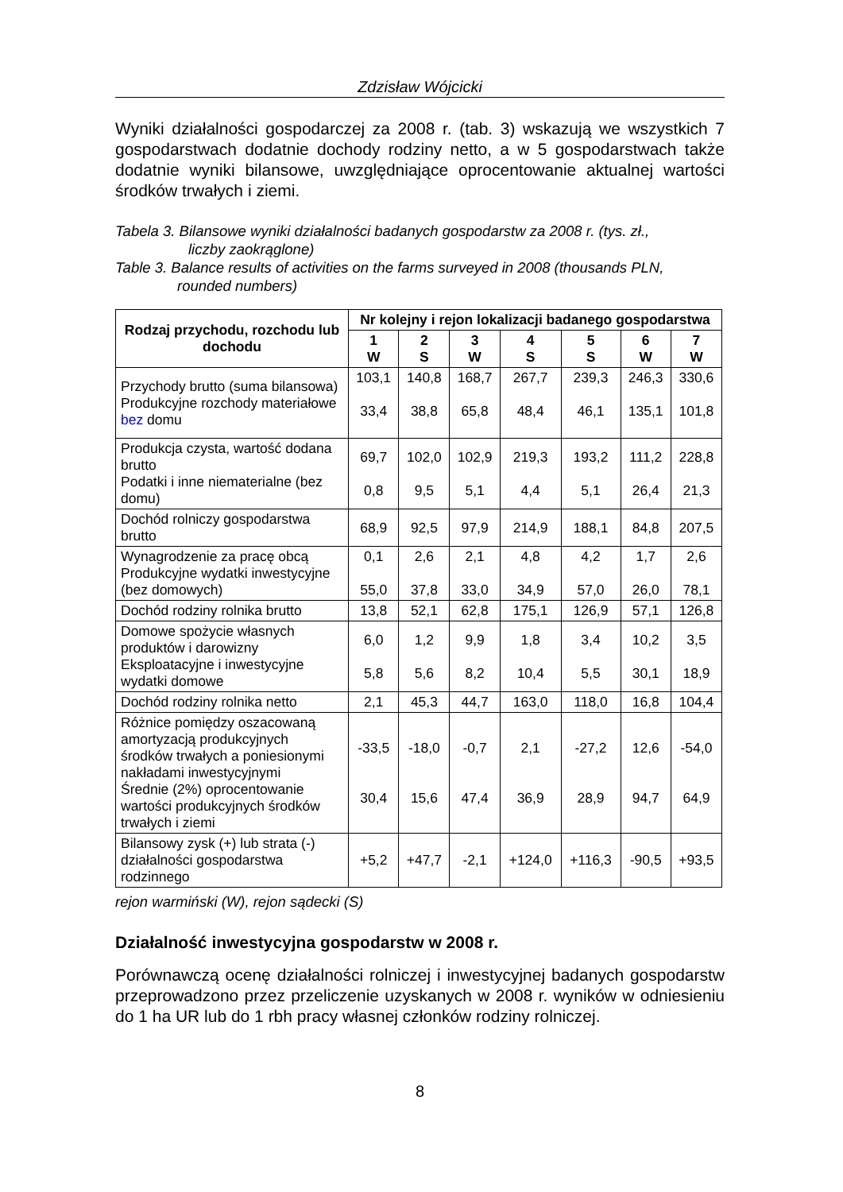Zdzisław Wójcicki
Wyniki działalności gospodarczej za 2008 r. (tab. 3) wskazują we wszystkich 7 gospodarstwach dodatnie dochody rodziny netto, a w 5 gospodarstwach także dodatnie wyniki bilansowe, uwzględniające oprocentowanie aktualnej wartości środków trwałych i ziemi.
Tabela 3. Bilansowe wyniki działalności badanych gospodarstw za 2008 r. (tys. zł.,
liczby zaokrąglone)
Table 3. Balance results of activities on the farms surveyed in 2008 (thousands PLN,
rounded numbers)
| Rodzaj przychodu, rozchodu lub dochodu | Nr kolejny i rejon lokalizacji badanego gospodarstwa | | | | | | |
| --- | --- | --- | --- | --- | --- | --- | --- |
| | 1 W | 2 S | 3 W | 4 S | 5 S | 6 W | 7 W |
| Przychody brutto (suma bilansowa) Produkcyjne rozchody materiałowe bez domu | 103,1 33,4 | 140,8 38,8 | 168,7 65,8 | 267,7 48,4 | 239,3 46,1 | 246,3 135,1 | 330,6 101,8 |
| Produkcja czysta, wartość dodana brutto Podatki i inne niematerialne (bez domu) | 69,7 0,8 | 102,0 9,5 | 102,9 5,1 | 219,3 4,4 | 193,2 5,1 | 111,2 26,4 | 228,8 21,3 |
| Dochód rolniczy gospodarstwa brutto | 68,9 | 92,5 | 97,9 | 214,9 | 188,1 | 84,8 | 207,5 |
| Wynagrodzenie za pracę obcą Produkcyjne wydatki inwestycyjne (bez domowych) | 0,1 55,0 | 2,6 37,8 | 2,1 33,0 | 4,8 34,9 | 4,2 57,0 | 1,7 26,0 | 2,6 78,1 |
| Dochód rodziny rolnika brutto | 13,8 | 52,1 | 62,8 | 175,1 | 126,9 | 57,1 | 126,8 |
| Domowe spożycie własnych produktów i darowizny Eksploatacyjne i inwestycyjne wydatki domowe | 6,0 5,8 | 1,2 5,6 | 9,9 8,2 | 1,8 10,4 | 3,4 5,5 | 10,2 30,1 | 3,5 18,9 |
| Dochód rodziny rolnika netto | 2,1 | 45,3 | 44,7 | 163,0 | 118,0 | 16,8 | 104,4 |
| Różnice pomiędzy oszacowaną amortyzacją produkcyjnych środków trwałych a poniesionymi nakładami inwestycyjnymi Średnie (2%) oprocentowanie wartości produkcyjnych środków trwałych i ziemi | -33,5 30,4 | -18,0 15,6 | -0,7 47,4 | 2,1 36,9 | -27,2 28,9 | 12,6 94,7 | -54,0 64,9 |
| Bilansowy zysk (+) lub strata (-) działalności gospodarstwa rodzinnego | +5,2 | +47,7 | -2,1 | +124,0 | +116,3 | -90,5 | +93,5 |
rejon warmiński (W), rejon sądecki (S)
Działalność inwestycyjna gospodarstw w 2008 r.
Porównawczą ocenę działalności rolniczej i inwestycyjnej badanych gospodarstw przeprowadzono przez przeliczenie uzyskanych w 2008 r. wyników w odniesieniu do 1 ha UR lub do 1 rbh pracy własnej członków rodziny rolniczej.
8